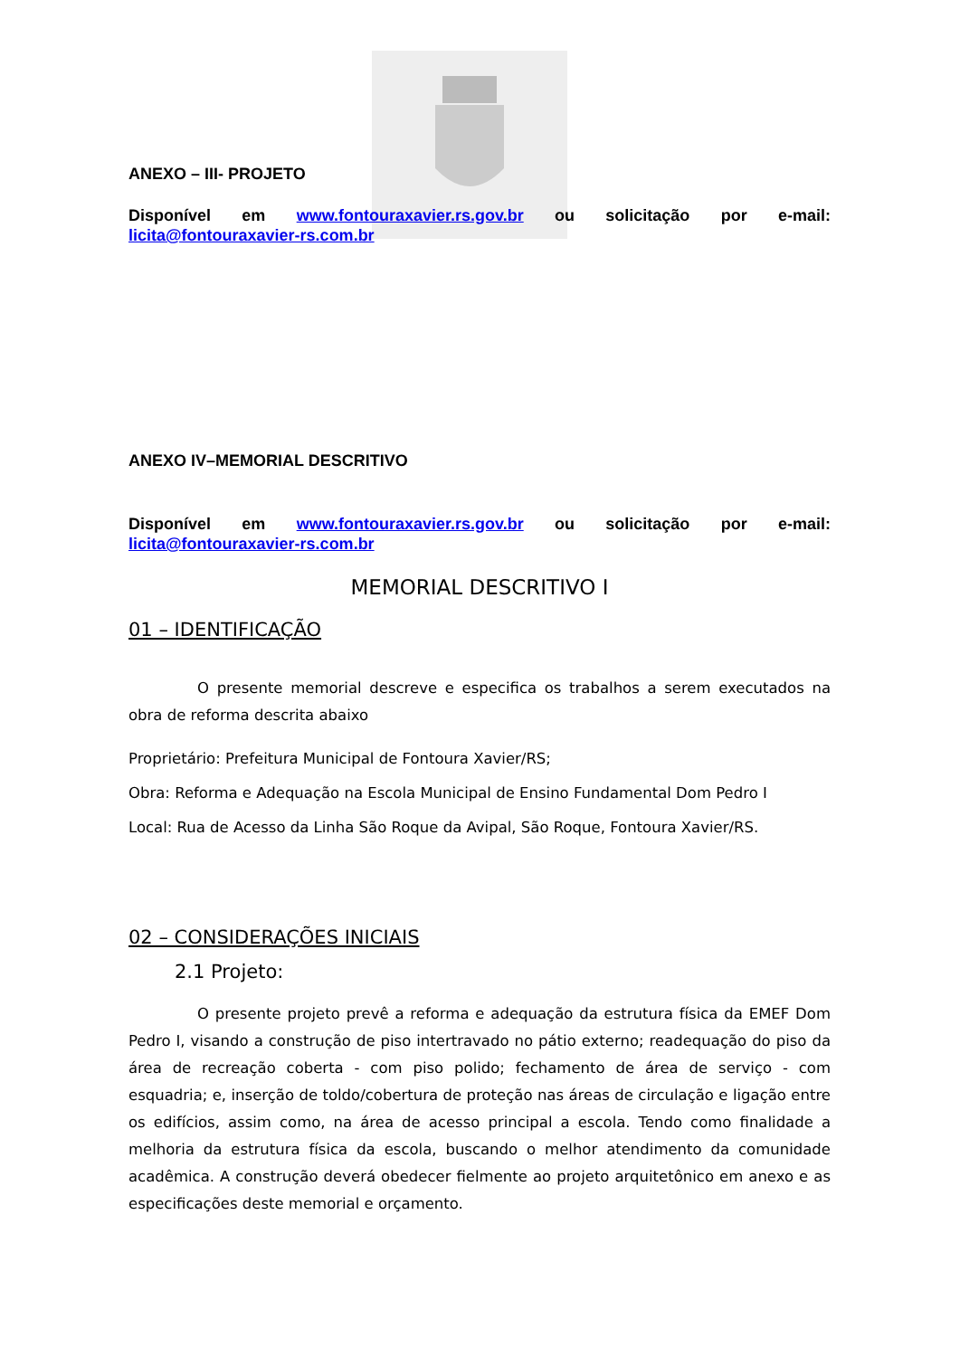ANEXO – III- PROJETO
Disponível em www.fontouraxavier.rs.gov.br ou solicitação por e-mail:
licita@fontouraxavier-rs.com.br
ANEXO IV–MEMORIAL DESCRITIVO
Disponível em www.fontouraxavier.rs.gov.br ou solicitação por e-mail:
licita@fontouraxavier-rs.com.br
MEMORIAL DESCRITIVO I
01 – IDENTIFICAÇÃO
O presente memorial descreve e especifica os trabalhos a serem executados na obra de reforma descrita abaixo
Proprietário: Prefeitura Municipal de Fontoura Xavier/RS;
Obra: Reforma e Adequação na Escola Municipal de Ensino Fundamental Dom Pedro I
Local: Rua de Acesso da Linha São Roque da Avipal, São Roque, Fontoura Xavier/RS.
02 – CONSIDERAÇÕES INICIAIS
2.1 Projeto:
O presente projeto prevê a reforma e adequação da estrutura física da EMEF Dom Pedro I, visando a construção de piso intertravado no pátio externo; readequação do piso da área de recreação coberta - com piso polido; fechamento de área de serviço - com esquadria; e, inserção de toldo/cobertura de proteção nas áreas de circulação e ligação entre os edifícios, assim como, na área de acesso principal a escola. Tendo como finalidade a melhoria da estrutura física da escola, buscando o melhor atendimento da comunidade acadêmica. A construção deverá obedecer fielmente ao projeto arquitetônico em anexo e as especificações deste memorial e orçamento.